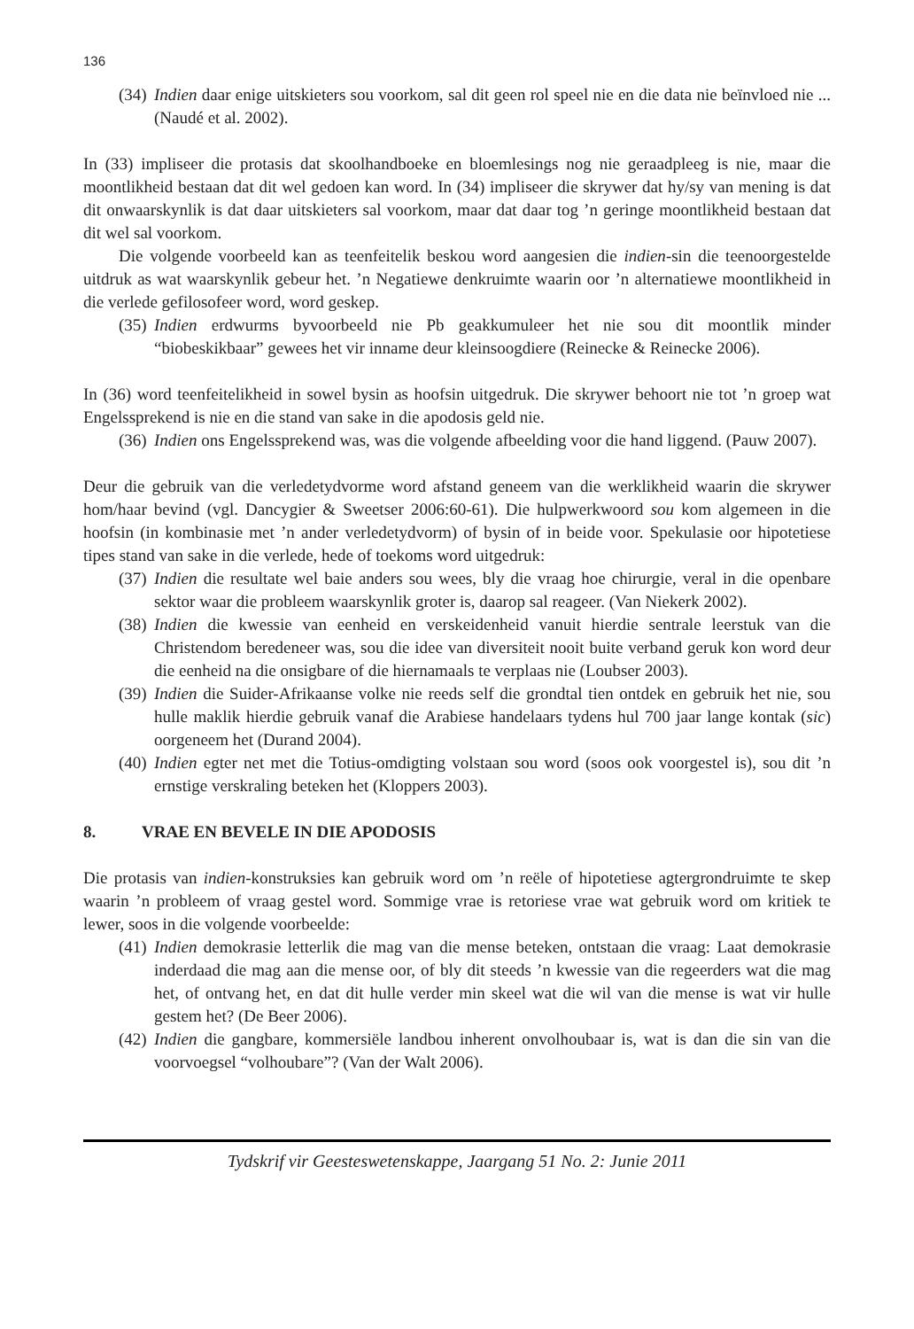136
(34) Indien daar enige uitskieters sou voorkom, sal dit geen rol speel nie en die data nie beïnvloed nie ... (Naudé et al. 2002).
In (33) impliseer die protasis dat skoolhandboeke en bloemlesings nog nie geraadpleeg is nie, maar die moontlikheid bestaan dat dit wel gedoen kan word. In (34) impliseer die skrywer dat hy/sy van mening is dat dit onwaarskynlik is dat daar uitskieters sal voorkom, maar dat daar tog ’n geringe moontlikheid bestaan dat dit wel sal voorkom.
Die volgende voorbeeld kan as teenfeitelik beskou word aangesien die indien-sin die teenoorgestelde uitdruk as wat waarskynlik gebeur het. ’n Negatiewe denkruimte waarin oor ’n alternatiewe moontlikheid in die verlede gefilosofeer word, word geskep.
(35) Indien erdwurms byvoorbeeld nie Pb geakkumuleer het nie sou dit moontlik minder “biobeskikbaar” gewees het vir inname deur kleinsoogdiere (Reinecke & Reinecke 2006).
In (36) word teenfeitelikheid in sowel bysin as hoofsin uitgedruk. Die skrywer behoort nie tot ’n groep wat Engelssprekend is nie en die stand van sake in die apodosis geld nie.
(36) Indien ons Engelssprekend was, was die volgende afbeelding voor die hand liggend. (Pauw 2007).
Deur die gebruik van die verledetydvorme word afstand geneem van die werklikheid waarin die skrywer hom/haar bevind (vgl. Dancygier & Sweetser 2006:60-61). Die hulpwerkwoord sou kom algemeen in die hoofsin (in kombinasie met ’n ander verledetydvorm) of bysin of in beide voor. Spekulasie oor hipotetiese tipes stand van sake in die verlede, hede of toekoms word uitgedruk:
(37) Indien die resultate wel baie anders sou wees, bly die vraag hoe chirurgie, veral in die openbare sektor waar die probleem waarskynlik groter is, daarop sal reageer. (Van Niekerk 2002).
(38) Indien die kwessie van eenheid en verskeidenheid vanuit hierdie sentrale leerstuk van die Christendom beredeneer was, sou die idee van diversiteit nooit buite verband geruk kon word deur die eenheid na die onsigbare of die hiernamaals te verplaas nie (Loubser 2003).
(39) Indien die Suider-Afrikaanse volke nie reeds self die grondtal tien ontdek en gebruik het nie, sou hulle maklik hierdie gebruik vanaf die Arabiese handelaars tydens hul 700 jaar lange kontak (sic) oorgeneem het (Durand 2004).
(40) Indien egter net met die Totius-omdigting volstaan sou word (soos ook voorgestel is), sou dit ’n ernstige verskraling beteken het (Kloppers 2003).
8. VRAE EN BEVELE IN DIE APODOSIS
Die protasis van indien-konstruksies kan gebruik word om ’n reële of hipotetiese agtergrondruimte te skep waarin ’n probleem of vraag gestel word. Sommige vrae is retoriese vrae wat gebruik word om kritiek te lewer, soos in die volgende voorbeelde:
(41) Indien demokrasie letterlik die mag van die mense beteken, ontstaan die vraag: Laat demokrasie inderdaad die mag aan die mense oor, of bly dit steeds ’n kwessie van die regeerders wat die mag het, of ontvang het, en dat dit hulle verder min skeel wat die wil van die mense is wat vir hulle gestem het? (De Beer 2006).
(42) Indien die gangbare, kommersiële landbou inherent onvolhoubaar is, wat is dan die sin van die voorvoegsel “volhoubare”? (Van der Walt 2006).
Tydskrif vir Geesteswetenskappe, Jaargang 51 No. 2: Junie 2011